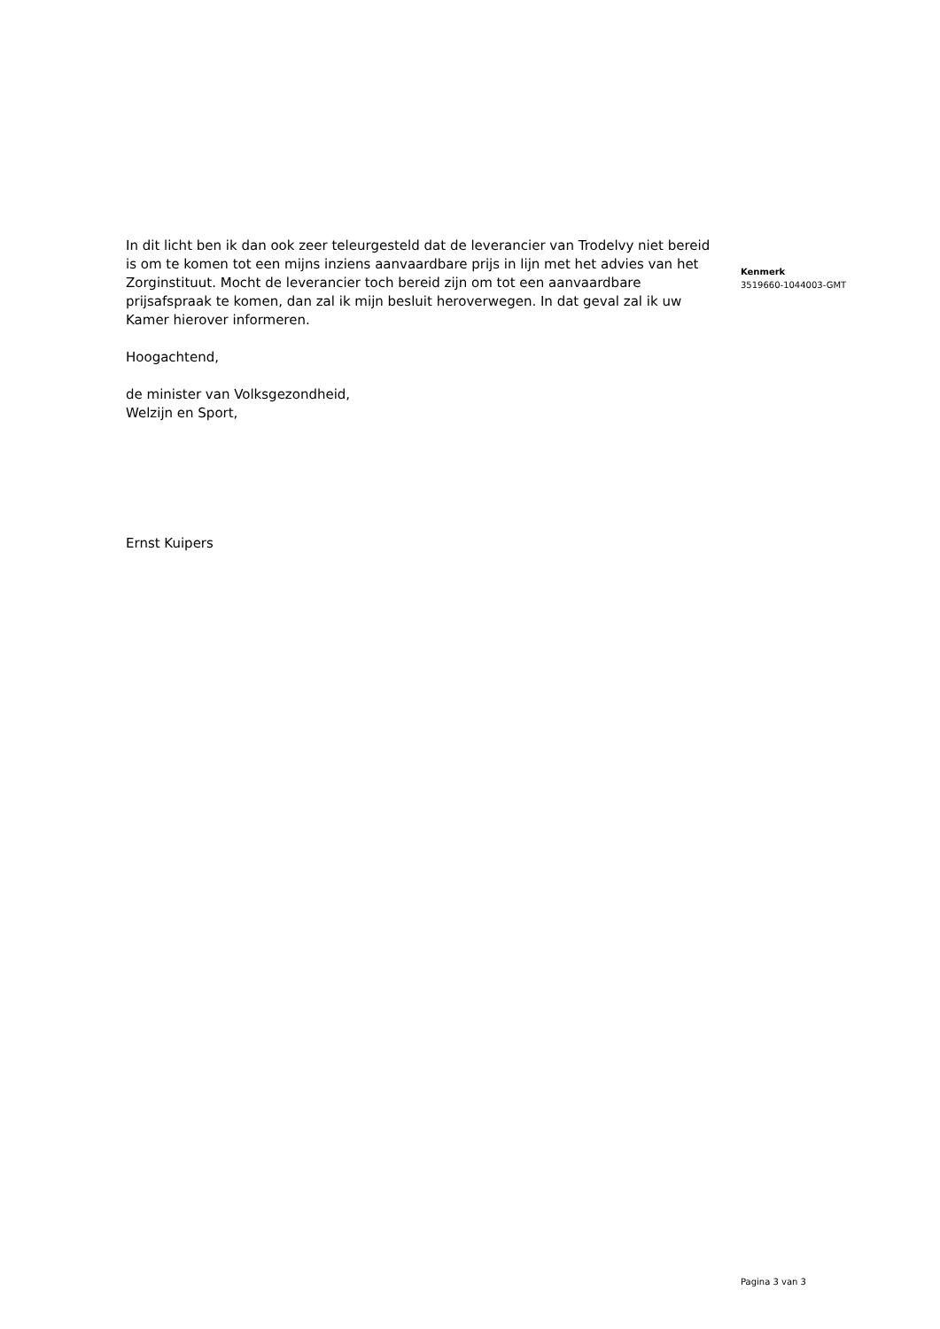In dit licht ben ik dan ook zeer teleurgesteld dat de leverancier van Trodelvy niet bereid is om te komen tot een mijns inziens aanvaardbare prijs in lijn met het advies van het Zorginstituut. Mocht de leverancier toch bereid zijn om tot een aanvaardbare prijsafspraak te komen, dan zal ik mijn besluit heroverwegen. In dat geval zal ik uw Kamer hierover informeren.
Hoogachtend,
de minister van Volksgezondheid,
Welzijn en Sport,
Ernst Kuipers
Kenmerk
3519660-1044003-GMT
Pagina 3 van 3